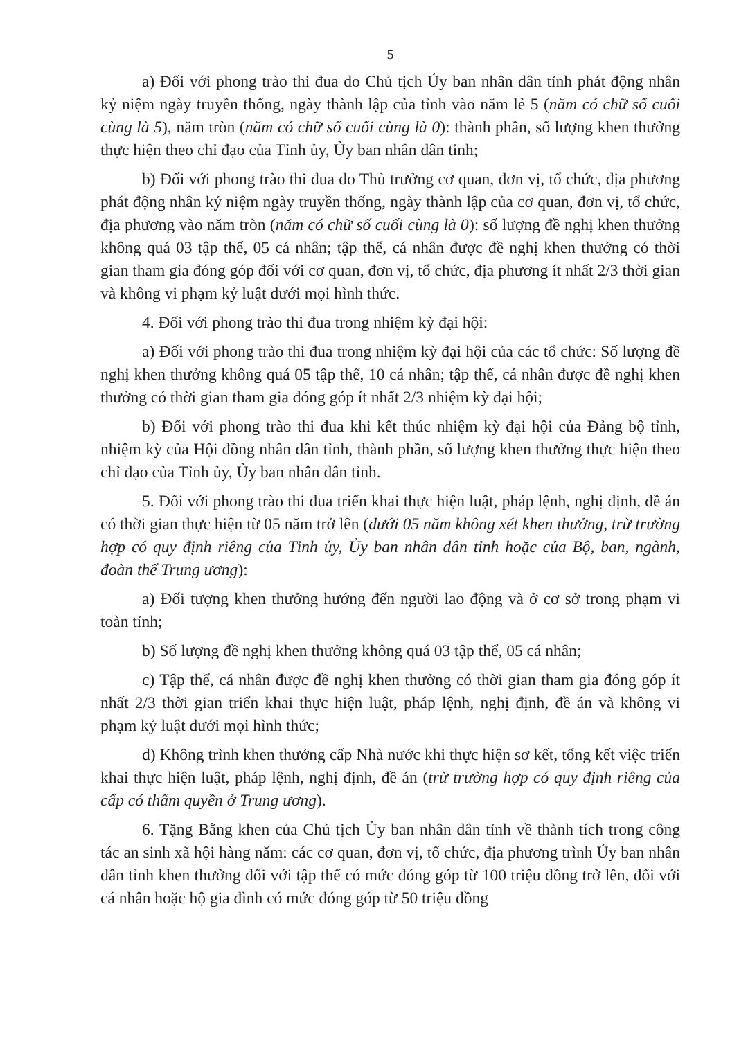5
a) Đối với phong trào thi đua do Chủ tịch Ủy ban nhân dân tỉnh phát động nhân kỷ niệm ngày truyền thống, ngày thành lập của tỉnh vào năm lẻ 5 (năm có chữ số cuối cùng là 5), năm tròn (năm có chữ số cuối cùng là 0): thành phần, số lượng khen thưởng thực hiện theo chỉ đạo của Tỉnh ủy, Ủy ban nhân dân tỉnh;
b) Đối với phong trào thi đua do Thủ trưởng cơ quan, đơn vị, tổ chức, địa phương phát động nhân kỷ niệm ngày truyền thống, ngày thành lập của cơ quan, đơn vị, tổ chức, địa phương vào năm tròn (năm có chữ số cuối cùng là 0): số lượng đề nghị khen thưởng không quá 03 tập thể, 05 cá nhân; tập thể, cá nhân được đề nghị khen thưởng có thời gian tham gia đóng góp đối với cơ quan, đơn vị, tổ chức, địa phương ít nhất 2/3 thời gian và không vi phạm kỷ luật dưới mọi hình thức.
4. Đối với phong trào thi đua trong nhiệm kỳ đại hội:
a) Đối với phong trào thi đua trong nhiệm kỳ đại hội của các tổ chức: Số lượng đề nghị khen thưởng không quá 05 tập thể, 10 cá nhân; tập thể, cá nhân được đề nghị khen thưởng có thời gian tham gia đóng góp ít nhất 2/3 nhiệm kỳ đại hội;
b) Đối với phong trào thi đua khi kết thúc nhiệm kỳ đại hội của Đảng bộ tỉnh, nhiệm kỳ của Hội đồng nhân dân tỉnh, thành phần, số lượng khen thưởng thực hiện theo chỉ đạo của Tỉnh ủy, Ủy ban nhân dân tỉnh.
5. Đối với phong trào thi đua triển khai thực hiện luật, pháp lệnh, nghị định, đề án có thời gian thực hiện từ 05 năm trở lên (dưới 05 năm không xét khen thưởng, trừ trường hợp có quy định riêng của Tỉnh ủy, Ủy ban nhân dân tỉnh hoặc của Bộ, ban, ngành, đoàn thể Trung ương):
a) Đối tượng khen thưởng hướng đến người lao động và ở cơ sở trong phạm vi toàn tỉnh;
b) Số lượng đề nghị khen thưởng không quá 03 tập thể, 05 cá nhân;
c) Tập thể, cá nhân được đề nghị khen thưởng có thời gian tham gia đóng góp ít nhất 2/3 thời gian triển khai thực hiện luật, pháp lệnh, nghị định, đề án và không vi phạm kỷ luật dưới mọi hình thức;
d) Không trình khen thưởng cấp Nhà nước khi thực hiện sơ kết, tổng kết việc triển khai thực hiện luật, pháp lệnh, nghị định, đề án (trừ trường hợp có quy định riêng của cấp có thẩm quyền ở Trung ương).
6. Tặng Bằng khen của Chủ tịch Ủy ban nhân dân tỉnh về thành tích trong công tác an sinh xã hội hàng năm: các cơ quan, đơn vị, tổ chức, địa phương trình Ủy ban nhân dân tỉnh khen thưởng đối với tập thể có mức đóng góp từ 100 triệu đồng trở lên, đối với cá nhân hoặc hộ gia đình có mức đóng góp từ 50 triệu đồng